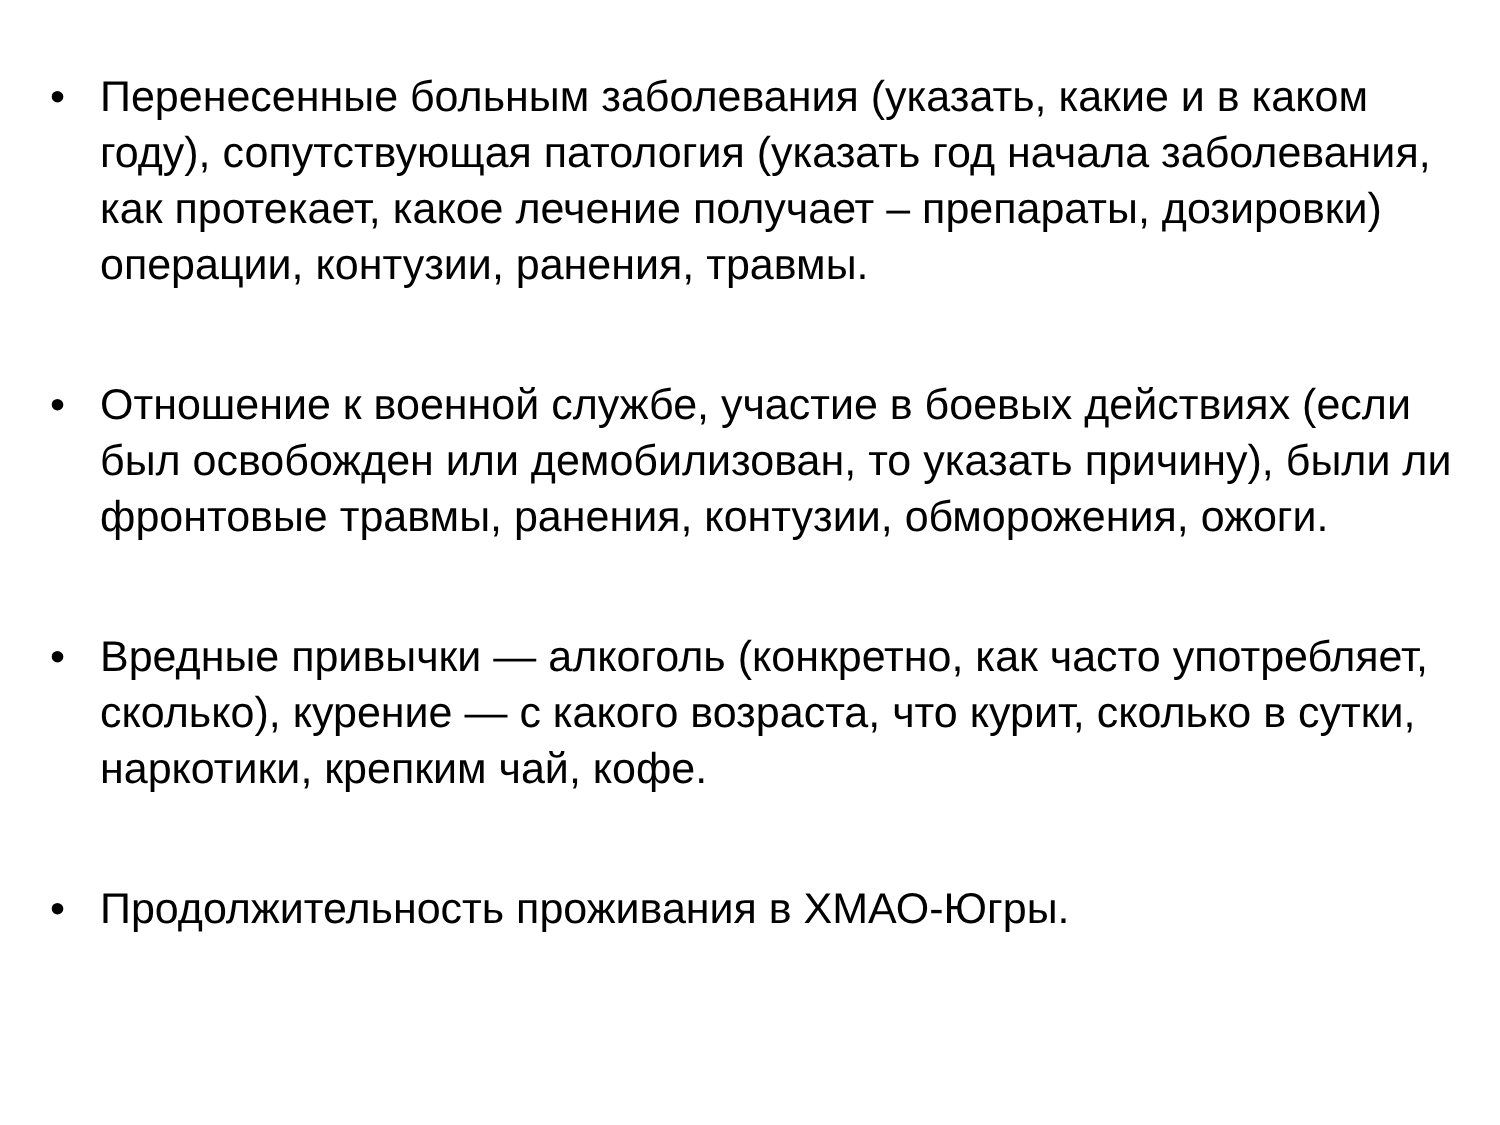• Перенесенные больным заболевания (указать, какие и в каком году), сопутствующая патология (указать год начала заболевания, как протекает, какое лечение получает – препараты, дозировки) операции, контузии, ранения, травмы.
• Отношение к военной службе, участие в боевых действиях (если был освобожден или демобилизован, то указать причину), были ли фронтовые травмы, ранения, контузии, обморожения, ожоги.
• Вредные привычки — алкоголь (конкретно, как часто употребляет, сколько), курение — с какого возраста, что курит, сколько в сутки, наркотики, крепким чай, кофе.
• Продолжительность проживания в ХМАО-Югры.